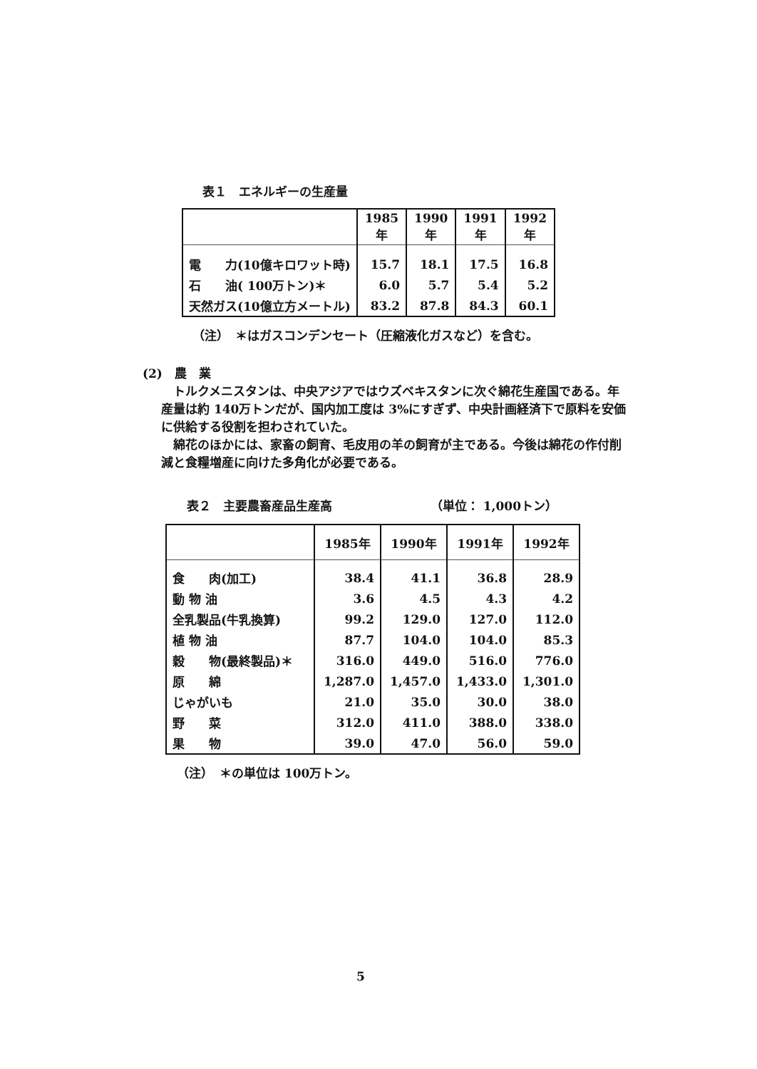表１　エネルギーの生産量
| | 1985年 | 1990年 | 1991年 | 1992年 |
| --- | --- | --- | --- | --- |
| 電 力(10億キロワット時) | 15.7 | 18.1 | 17.5 | 16.8 |
| 石 油( 100万トン)＊ | 6.0 | 5.7 | 5.4 | 5.2 |
| 天然ガス(10億立方メートル) | 83.2 | 87.8 | 84.3 | 60.1 |
（注）　＊はガスコンデンセート（圧縮液化ガスなど）を含む。
(2)　農　業
　トルクメニスタンは、中央アジアではウズベキスタンに次ぐ綿花生産国である。年産量は約 140万トンだが、国内加工度は 3%にすぎず、中央計画経済下で原料を安価に供給する役割を担わされていた。
　綿花のほかには、家畜の飼育、毛皮用の羊の飼育が主である。今後は綿花の作付削減と食糧増産に向けた多角化が必要である。
表２　主要農畜産品生産高 （単位： 1,000トン）
| | 1985年 | 1990年 | 1991年 | 1992年 |
| --- | --- | --- | --- | --- |
| 食 肉(加工) | 38.4 | 41.1 | 36.8 | 28.9 |
| 動 物 油 | 3.6 | 4.5 | 4.3 | 4.2 |
| 全乳製品(牛乳換算) | 99.2 | 129.0 | 127.0 | 112.0 |
| 植 物 油 | 87.7 | 104.0 | 104.0 | 85.3 |
| 穀 物(最終製品)＊ | 316.0 | 449.0 | 516.0 | 776.0 |
| 原 綿 | 1,287.0 | 1,457.0 | 1,433.0 | 1,301.0 |
| じゃがいも | 21.0 | 35.0 | 30.0 | 38.0 |
| 野 菜 | 312.0 | 411.0 | 388.0 | 338.0 |
| 果 物 | 39.0 | 47.0 | 56.0 | 59.0 |
（注）　＊の単位は 100万トン。
5